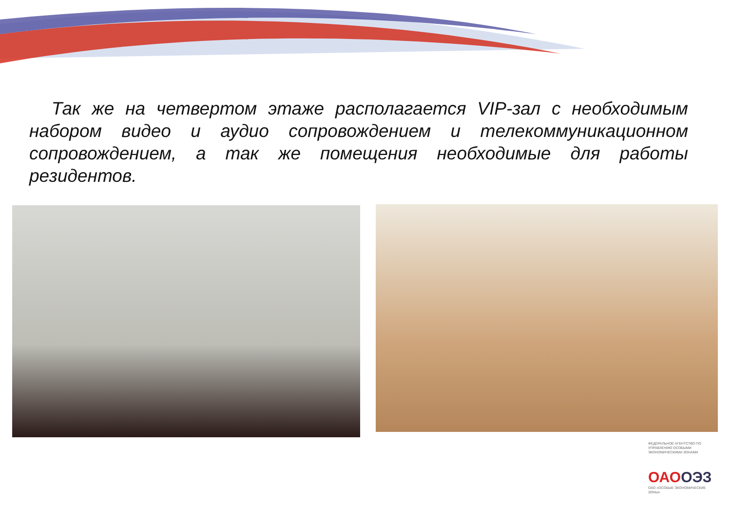Так же на четвертом этаже располагается VIP-зал с необходимым набором видео и аудио сопровождением и телекоммуникационном сопровождением, а так же помещения необходимые для работы резидентов.
ФЕДЕРАЛЬНОЕ АГЕНТСТВО ПО УПРАВЛЕНИЮ ОСОБЫМИ ЭКОНОМИЧЕСКИМИ ЗОНАМИ
ОАООЭЗ
ОАО «ОСОБЫЕ ЭКОНОМИЧЕСКИЕ ЗОНЫ»